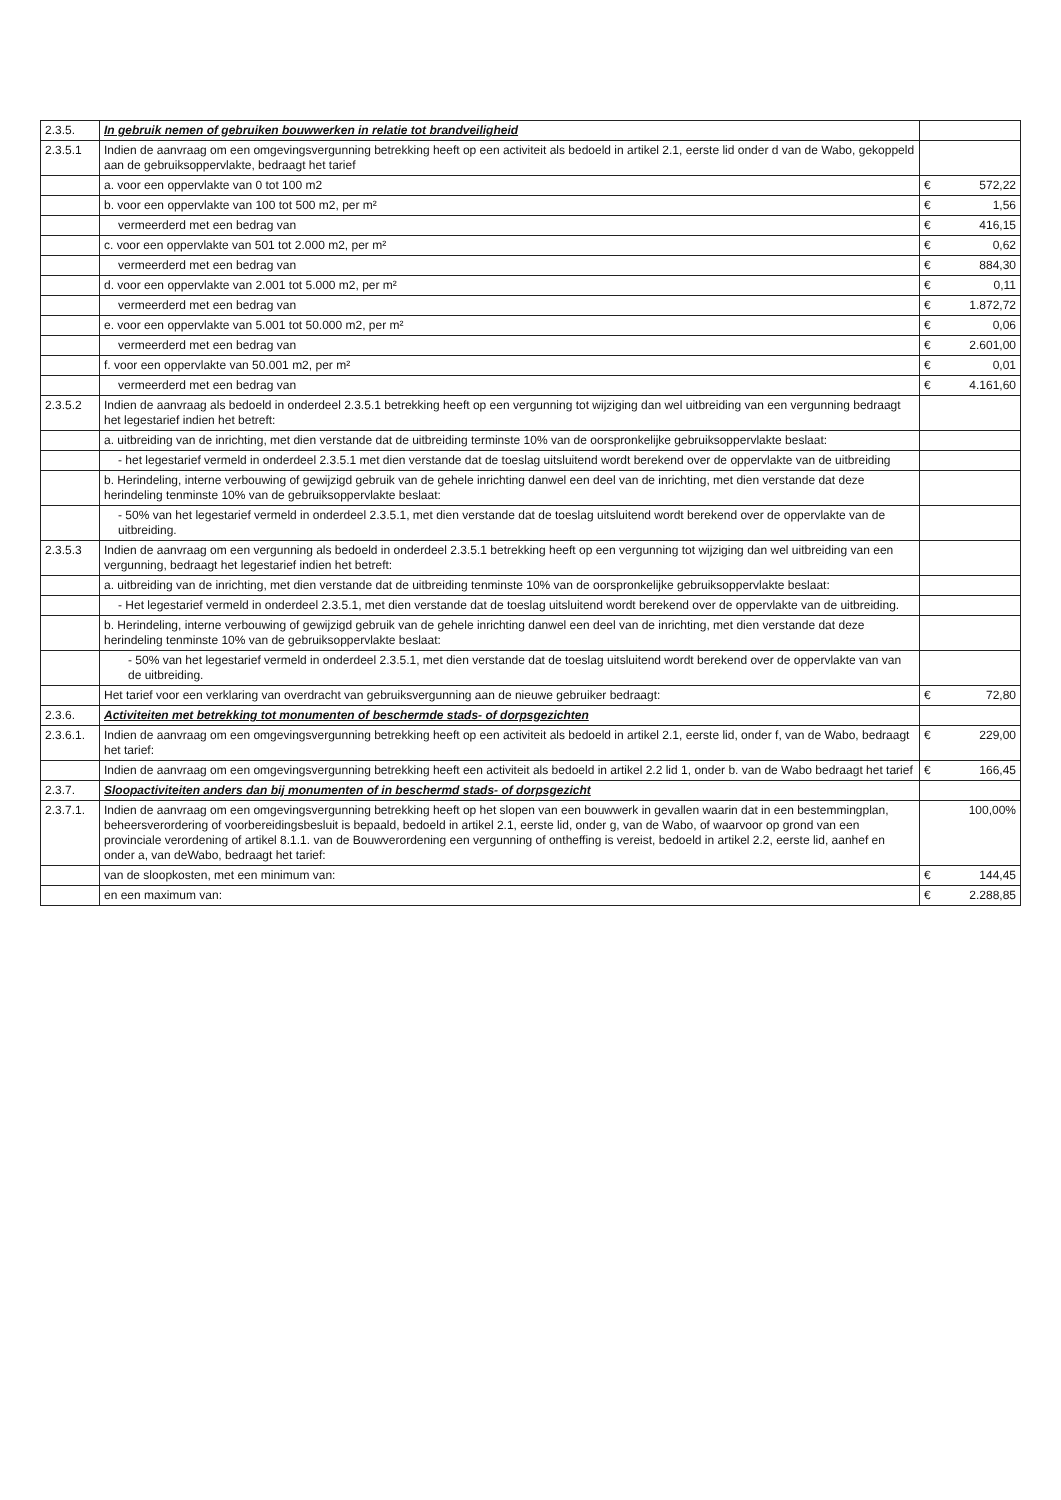| 2.3.5. | In gebruik nemen of gebruiken bouwwerken in relatie tot brandveiligheid | | |
| 2.3.5.1 | Indien de aanvraag om een omgevingsvergunning betrekking heeft op een activiteit als bedoeld in artikel 2.1, eerste lid onder d van de Wabo, gekoppeld aan de gebruiksoppervlakte, bedraagt het tarief | | |
| | a. voor een oppervlakte van 0 tot 100 m2 | € | 572,22 |
| | b. voor een oppervlakte van 100 tot 500 m2, per m² | € | 1,56 |
| | vermeerderd met een bedrag van | € | 416,15 |
| | c. voor een oppervlakte van 501 tot 2.000 m2, per m² | € | 0,62 |
| | vermeerderd met een bedrag van | € | 884,30 |
| | d. voor een oppervlakte van 2.001 tot 5.000 m2, per m² | € | 0,11 |
| | vermeerderd met een bedrag van | € | 1.872,72 |
| | e. voor een oppervlakte van 5.001 tot 50.000 m2, per m² | € | 0,06 |
| | vermeerderd met een bedrag van | € | 2.601,00 |
| | f. voor een oppervlakte van 50.001 m2, per m² | € | 0,01 |
| | vermeerderd met een bedrag van | € | 4.161,60 |
| 2.3.5.2 | Indien de aanvraag als bedoeld in onderdeel 2.3.5.1 betrekking heeft op een vergunning tot wijziging dan wel uitbreiding van een vergunning bedraagt het legestarief indien het betreft: | | |
| | a. uitbreiding van de inrichting, met dien verstande dat de uitbreiding terminste 10% van de oorspronkelijke gebruiksoppervlakte beslaat: | | |
| | - het legestarief vermeld in onderdeel 2.3.5.1 met dien verstande dat de toeslag uitsluitend wordt berekend over de oppervlakte van de uitbreiding | | |
| | b. Herindeling, interne verbouwing of gewijzigd gebruik van de gehele inrichting danwel een deel van de inrichting, met dien verstande dat deze herindeling tenminste 10% van de gebruiksoppervlakte beslaat: | | |
| | - 50% van het legestarief vermeld in onderdeel 2.3.5.1, met dien verstande dat de toeslag uitsluitend wordt berekend over de oppervlakte van de uitbreiding. | | |
| 2.3.5.3 | Indien de aanvraag om een vergunning als bedoeld in onderdeel 2.3.5.1 betrekking heeft op een vergunning tot wijziging dan wel uitbreiding van een vergunning, bedraagt het legestarief indien het betreft: | | |
| | a. uitbreiding van de inrichting, met dien verstande dat de uitbreiding tenminste 10% van de oorspronkelijke gebruiksoppervlakte beslaat: | | |
| | - Het legestarief vermeld in onderdeel 2.3.5.1, met dien verstande dat de toeslag uitsluitend wordt berekend over de oppervlakte van de uitbreiding. | | |
| | b. Herindeling, interne verbouwing of gewijzigd gebruik van de gehele inrichting danwel een deel van de inrichting, met dien verstande dat deze herindeling tenminste 10% van de gebruiksoppervlakte beslaat: | | |
| | - 50% van het legestarief vermeld in onderdeel 2.3.5.1, met dien verstande dat de toeslag uitsluitend wordt berekend over de oppervlakte van van de uitbreiding. | | |
| | Het tarief voor een verklaring van overdracht van gebruiksvergunning aan de nieuwe gebruiker bedraagt: | € | 72,80 |
| 2.3.6. | Activiteiten met betrekking tot monumenten of beschermde stads- of dorpsgezichten | | |
| 2.3.6.1. | Indien de aanvraag om een omgevingsvergunning betrekking heeft op een activiteit als bedoeld in artikel 2.1, eerste lid, onder f, van de Wabo, bedraagt het tarief: | € | 229,00 |
| | Indien de aanvraag om een omgevingsvergunning betrekking heeft een activiteit als bedoeld in artikel 2.2 lid 1, onder b. van de Wabo bedraagt het tarief | € | 166,45 |
| 2.3.7. | Sloopactiviteiten anders dan bij monumenten of in beschermd stads- of dorpsgezicht | | |
| 2.3.7.1. | Indien de aanvraag om een omgevingsvergunning betrekking heeft op het slopen van een bouwwerk in gevallen waarin dat in een bestemmingplan, beheersverordering of voorbereidingsbesluit is bepaald, bedoeld in artikel 2.1, eerste lid, onder g, van de Wabo, of waarvoor op grond van een provinciale verordening of artikel 8.1.1. van de Bouwverordening een vergunning of ontheffing is vereist, bedoeld in artikel 2.2, eerste lid, aanhef en onder a, van deWabo, bedraagt het tarief: | 100,00% | |
| | van de sloopkosten, met een minimum van: | € | 144,45 |
| | en een maximum van: | € | 2.288,85 |